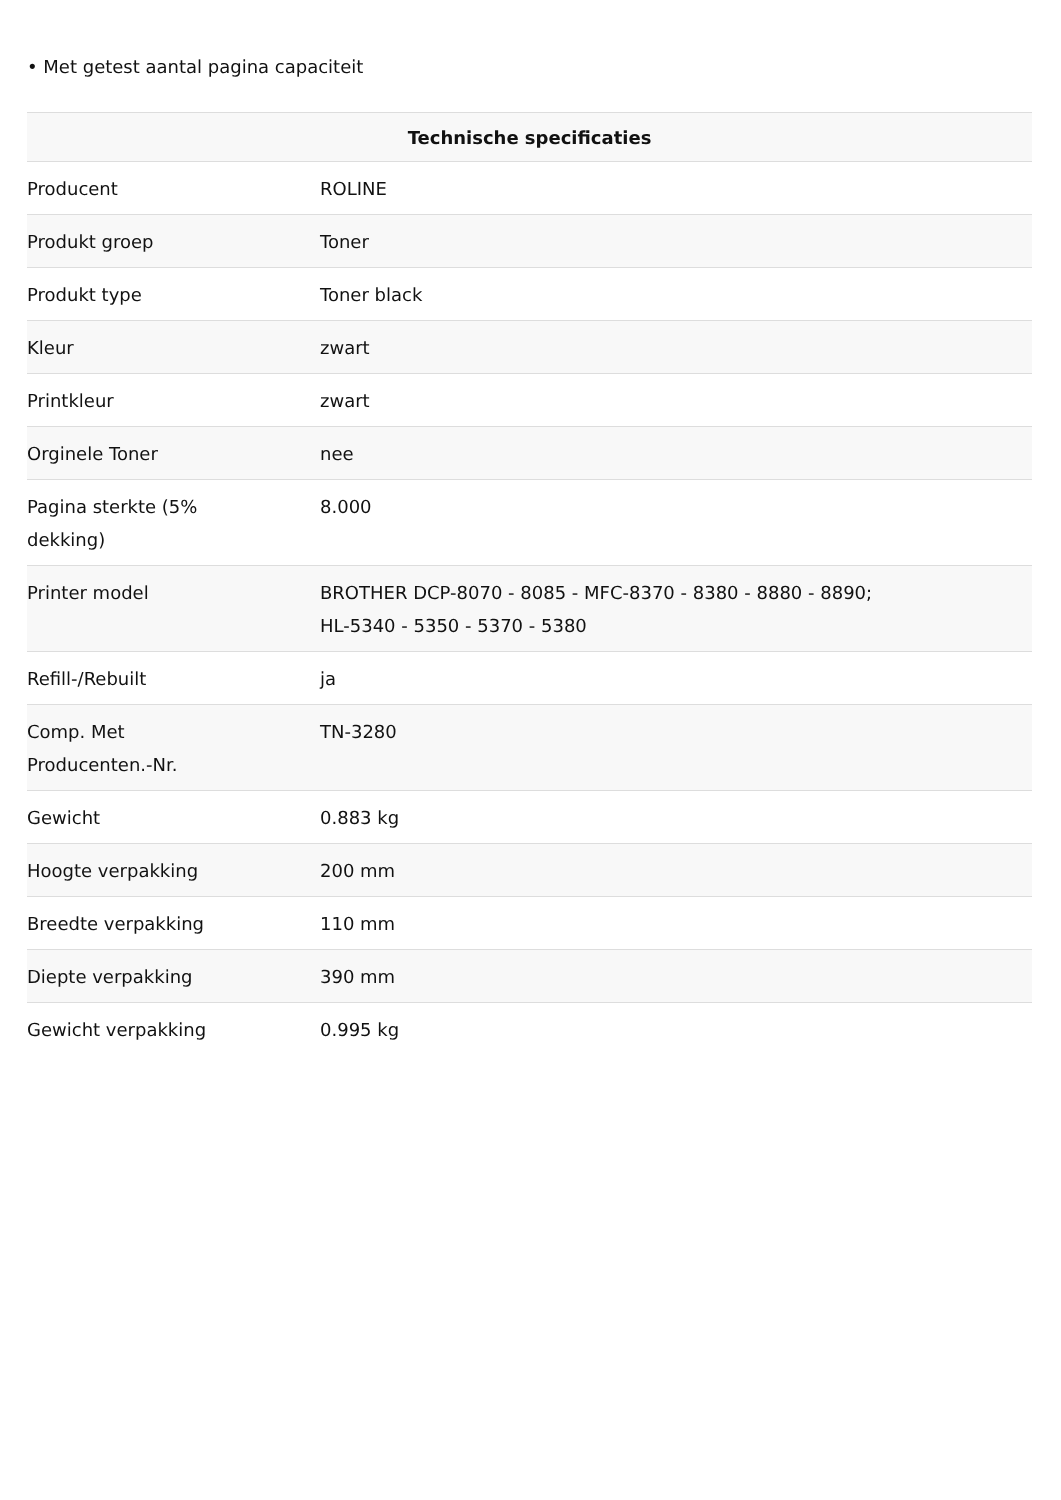• Met getest aantal pagina capaciteit
| Technische specificaties | |
| --- | --- |
| Producent | ROLINE |
| Produkt groep | Toner |
| Produkt type | Toner black |
| Kleur | zwart |
| Printkleur | zwart |
| Orginele Toner | nee |
| Pagina sterkte (5% dekking) | 8.000 |
| Printer model | BROTHER DCP-8070 - 8085 - MFC-8370 - 8380 - 8880 - 8890; HL-5340 - 5350 - 5370 - 5380 |
| Refill-/Rebuilt | ja |
| Comp. Met Producenten.-Nr. | TN-3280 |
| Gewicht | 0.883 kg |
| Hoogte verpakking | 200 mm |
| Breedte verpakking | 110 mm |
| Diepte verpakking | 390 mm |
| Gewicht verpakking | 0.995 kg |